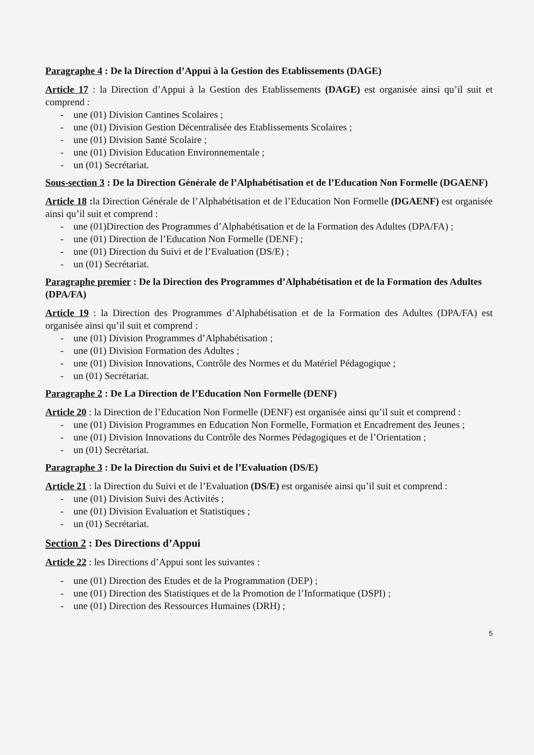Paragraphe 4 : De la Direction d’Appui à la Gestion des Etablissements (DAGE)
Article 17 : la Direction d’Appui à la Gestion des Etablissements (DAGE) est organisée ainsi qu’il suit et comprend :
- une (01) Division Cantines Scolaires ;
- une (01) Division Gestion Décentralisée des Etablissements Scolaires ;
- une (01) Division Santé Scolaire ;
- une (01) Division Education Environnementale ;
- un (01) Secrétariat.
Sous-section 3 : De la Direction Générale de l’Alphabétisation et de l’Education Non Formelle (DGAENF)
Article 18 : la Direction Générale de l’Alphabétisation et de l’Education Non Formelle (DGAENF) est organisée ainsi qu’il suit et comprend :
- une (01)Direction des Programmes d’Alphabétisation et de la Formation des Adultes (DPA/FA) ;
- une (01) Direction de l’Education Non Formelle (DENF) ;
- une (01) Direction du Suivi et de l’Evaluation (DS/E) ;
- un (01) Secrétariat.
Paragraphe premier : De la Direction des Programmes d’Alphabétisation et de la Formation des Adultes (DPA/FA)
Article 19 : la Direction des Programmes d’Alphabétisation et de la Formation des Adultes (DPA/FA) est organisée ainsi qu’il suit et comprend :
- une (01) Division Programmes d’Alphabétisation ;
- une (01) Division Formation des Adultes ;
- une (01) Division Innovations, Contrôle des Normes et du Matériel Pédagogique ;
- un (01) Secrétariat.
Paragraphe 2 : De La Direction de l’Education Non Formelle (DENF)
Article 20 : la Direction de l’Education Non Formelle (DENF) est organisée ainsi qu’il suit et comprend :
- une (01) Division Programmes en Education Non Formelle, Formation et Encadrement des Jeunes ;
- une (01) Division Innovations du Contrôle des Normes Pédagogiques et de l’Orientation ;
- un (01) Secrétariat.
Paragraphe 3 : De la Direction du Suivi et de l’Evaluation (DS/E)
Article 21 : la Direction du Suivi et de l’Evaluation (DS/E) est organisée ainsi qu’il suit et comprend :
- une (01) Division Suivi des Activités ;
- une (01) Division Evaluation et Statistiques ;
- un (01) Secrétariat.
Section 2 : Des Directions d’Appui
Article 22 : les Directions d’Appui sont les suivantes :
- une (01) Direction des Etudes et de la Programmation (DEP) ;
- une (01) Direction des Statistiques et de la Promotion de l’Informatique (DSPI) ;
- une (01) Direction des Ressources Humaines (DRH) ;
5